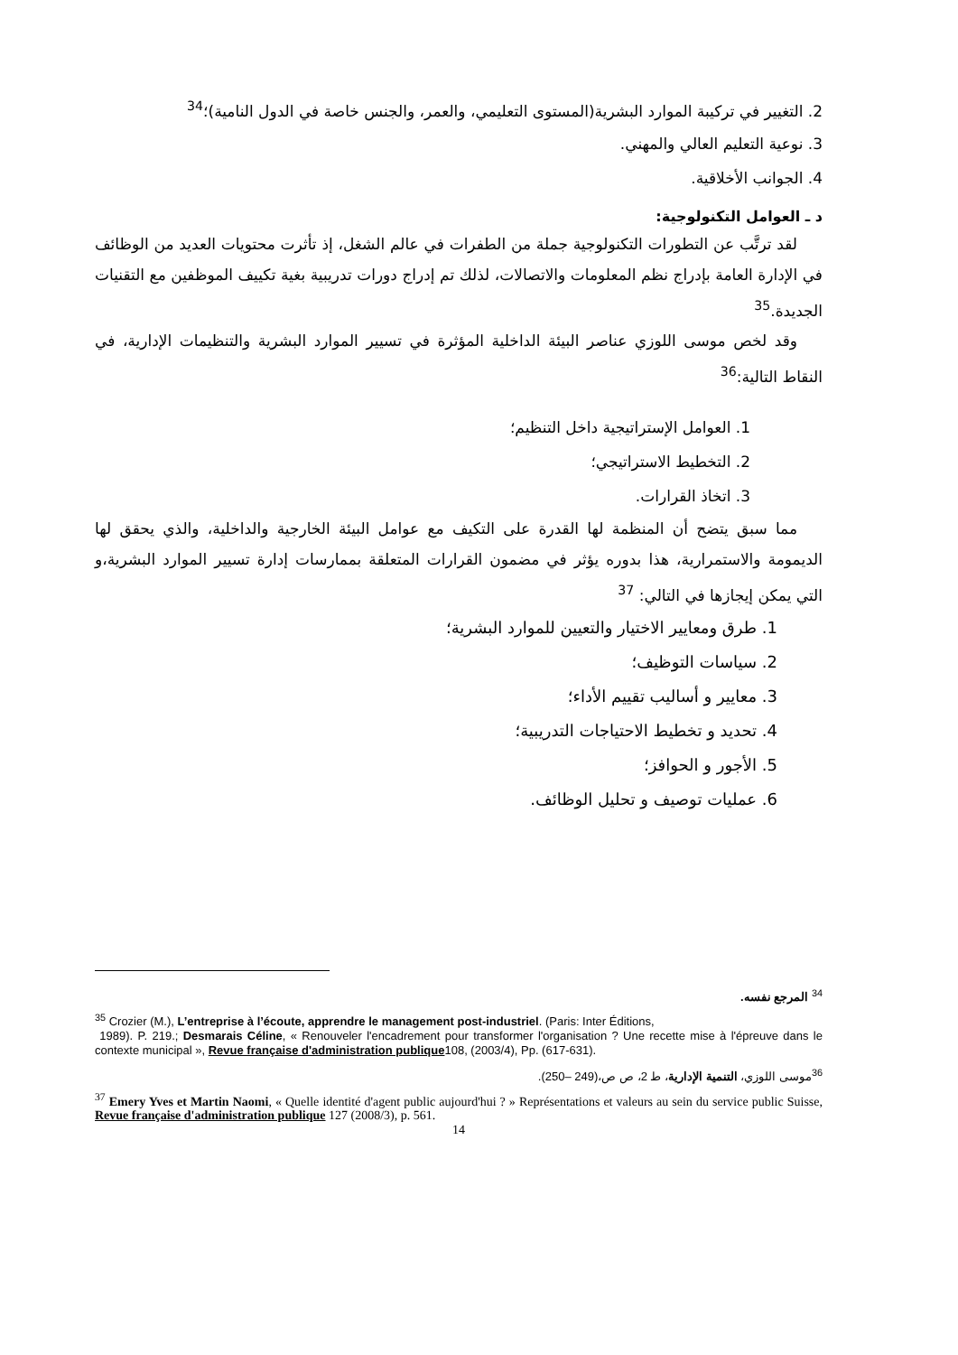2. التغيير في تركيبة الموارد البشرية(المستوى التعليمي، والعمر، والجنس خاصة في الدول النامية)؛<sup>34</sup>
3. نوعية التعليم العالي والمهني.
4. الجوانب الأخلاقية.
د ـ العوامل التكنولوجية:
لقد ترتَّب عن التطورات التكنولوجية جملة من الطفرات في عالم الشغل، إذ تأثرت محتويات العديد من الوظائف في الإدارة العامة بإدراج نظم المعلومات والاتصالات، لذلك تم إدراج دورات تدريبية بغية تكييف الموظفين مع التقنيات الجديدة.<sup>35</sup>
وقد لخص موسى اللوزي عناصر البيئة الداخلية المؤثرة في تسيير الموارد البشرية والتنظيمات الإدارية، في النقاط التالية:<sup>36</sup>
1. العوامل الإستراتيجية داخل التنظيم؛
2. التخطيط الاستراتيجي؛
3. اتخاذ القرارات.
مما سبق يتضح أن المنظمة لها القدرة على التكيف مع عوامل البيئة الخارجية والداخلية، والذي يحقق لها الديمومة والاستمرارية، هذا بدوره يؤثر في مضمون القرارات المتعلقة بممارسات إدارة تسيير الموارد البشرية،و التي يمكن إيجازها في التالي: <sup>37</sup>
1. طرق ومعايير الاختيار والتعيين للموارد البشرية؛
2. سياسات التوظيف؛
3. معايير و أساليب تقييم الأداء؛
4. تحديد و تخطيط الاحتياجات التدريبية؛
5. الأجور و الحوافز؛
6. عمليات توصيف و تحليل الوظائف.
<sup>34</sup> المرجع نفسه.
<sup>35</sup> Crozier (M.), L’entreprise à l’écoute, apprendre le management post-industriel. (Paris: Inter Éditions,
1989). P. 219.; Desmarais Céline, « Renouveler l'encadrement pour transformer l'organisation ? Une recette mise à l'épreuve dans le contexte municipal », Revue française d'administration publique108, (2003/4), Pp. (617-631).
<sup>36</sup> موسى اللوزي، التنمية الإدارية، ط 2، ص ص،(249 –250).
<sup>37</sup> Emery Yves et Martin Naomi, « Quelle identité d'agent public aujourd'hui ? » Représentations et valeurs au sein du service public Suisse, Revue française d'administration publique 127 (2008/3), p. 561.
14